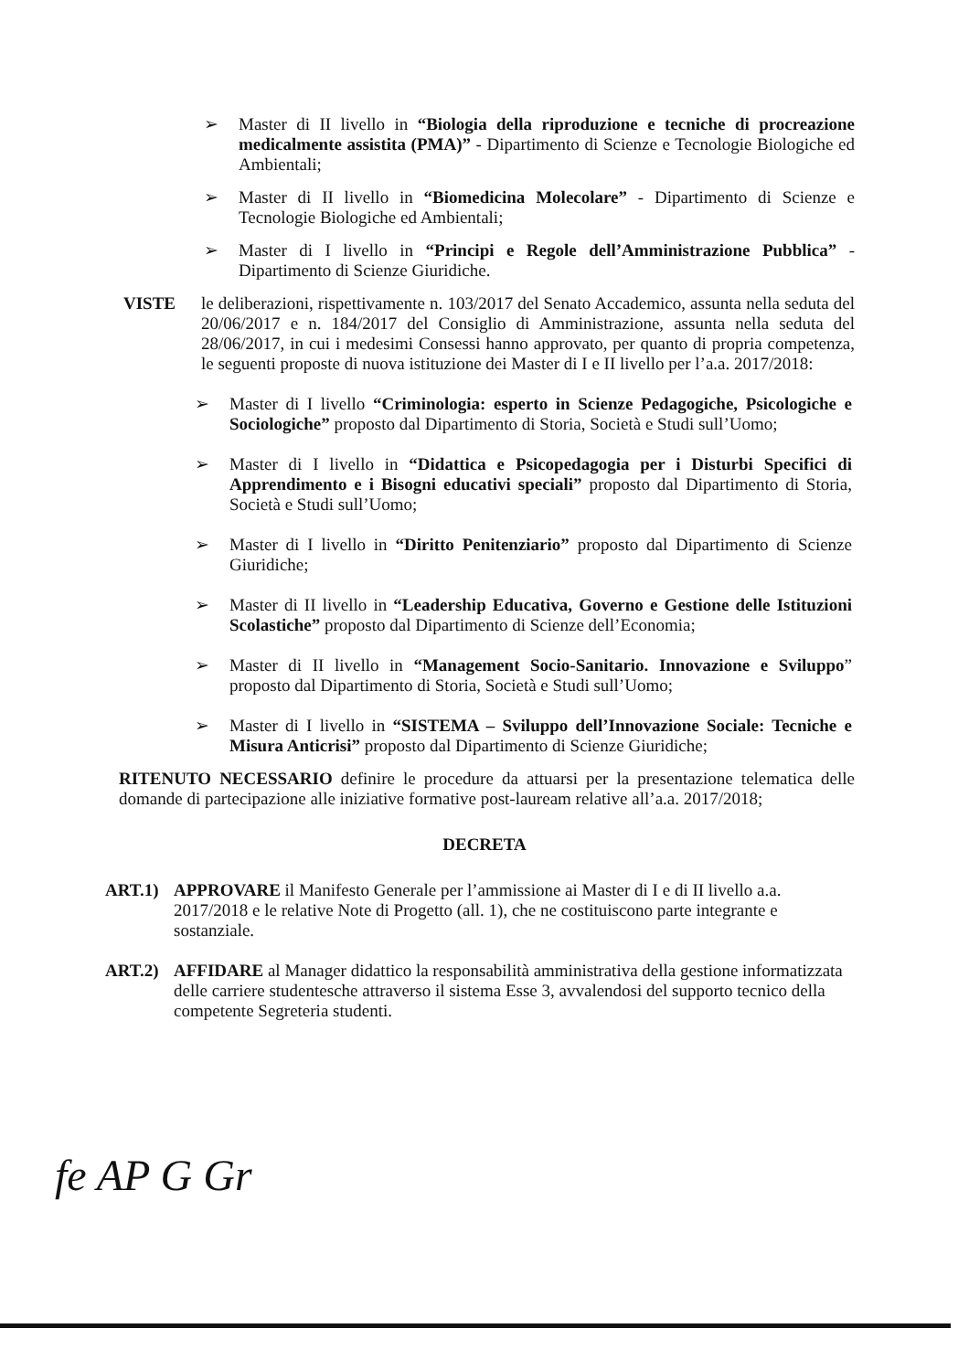➢ Master di II livello in “Biologia della riproduzione e tecniche di procreazione medicalmente assistita (PMA)” - Dipartimento di Scienze e Tecnologie Biologiche ed Ambientali;
➢ Master di II livello in “Biomedicina Molecolare” - Dipartimento di Scienze e Tecnologie Biologiche ed Ambientali;
➢ Master di I livello in “Principi e Regole dell’Amministrazione Pubblica” - Dipartimento di Scienze Giuridiche.
VISTE le deliberazioni, rispettivamente n. 103/2017 del Senato Accademico, assunta nella seduta del 20/06/2017 e n. 184/2017 del Consiglio di Amministrazione, assunta nella seduta del 28/06/2017, in cui i medesimi Consessi hanno approvato, per quanto di propria competenza, le seguenti proposte di nuova istituzione dei Master di I e II livello per l’a.a. 2017/2018:
➢ Master di I livello “Criminologia: esperto in Scienze Pedagogiche, Psicologiche e Sociologiche” proposto dal Dipartimento di Storia, Società e Studi sull’Uomo;
➢ Master di I livello in “Didattica e Psicopedagogia per i Disturbi Specifici di Apprendimento e i Bisogni educativi speciali” proposto dal Dipartimento di Storia, Società e Studi sull’Uomo;
➢ Master di I livello in “Diritto Penitenziario” proposto dal Dipartimento di Scienze Giuridiche;
➢ Master di II livello in “Leadership Educativa, Governo e Gestione delle Istituzioni Scolastiche” proposto dal Dipartimento di Scienze dell’Economia;
➢ Master di II livello in “Management Socio-Sanitario. Innovazione e Sviluppo” proposto dal Dipartimento di Storia, Società e Studi sull’Uomo;
➢ Master di I livello in “SISTEMA – Sviluppo dell’Innovazione Sociale: Tecniche e Misura Anticrisi” proposto dal Dipartimento di Scienze Giuridiche;
RITENUTO NECESSARIO definire le procedure da attuarsi per la presentazione telematica delle domande di partecipazione alle iniziative formative post-lauream relative all’a.a. 2017/2018;
DECRETA
ART.1) APPROVARE il Manifesto Generale per l’ammissione ai Master di I e di II livello a.a. 2017/2018 e le relative Note di Progetto (all. 1), che ne costituiscono parte integrante e sostanziale.
ART.2) AFFIDARE al Manager didattico la responsabilità amministrativa della gestione informatizzata delle carriere studentesche attraverso il sistema Esse 3, avvalendosi del supporto tecnico della competente Segreteria studenti.
fe AP G Gr